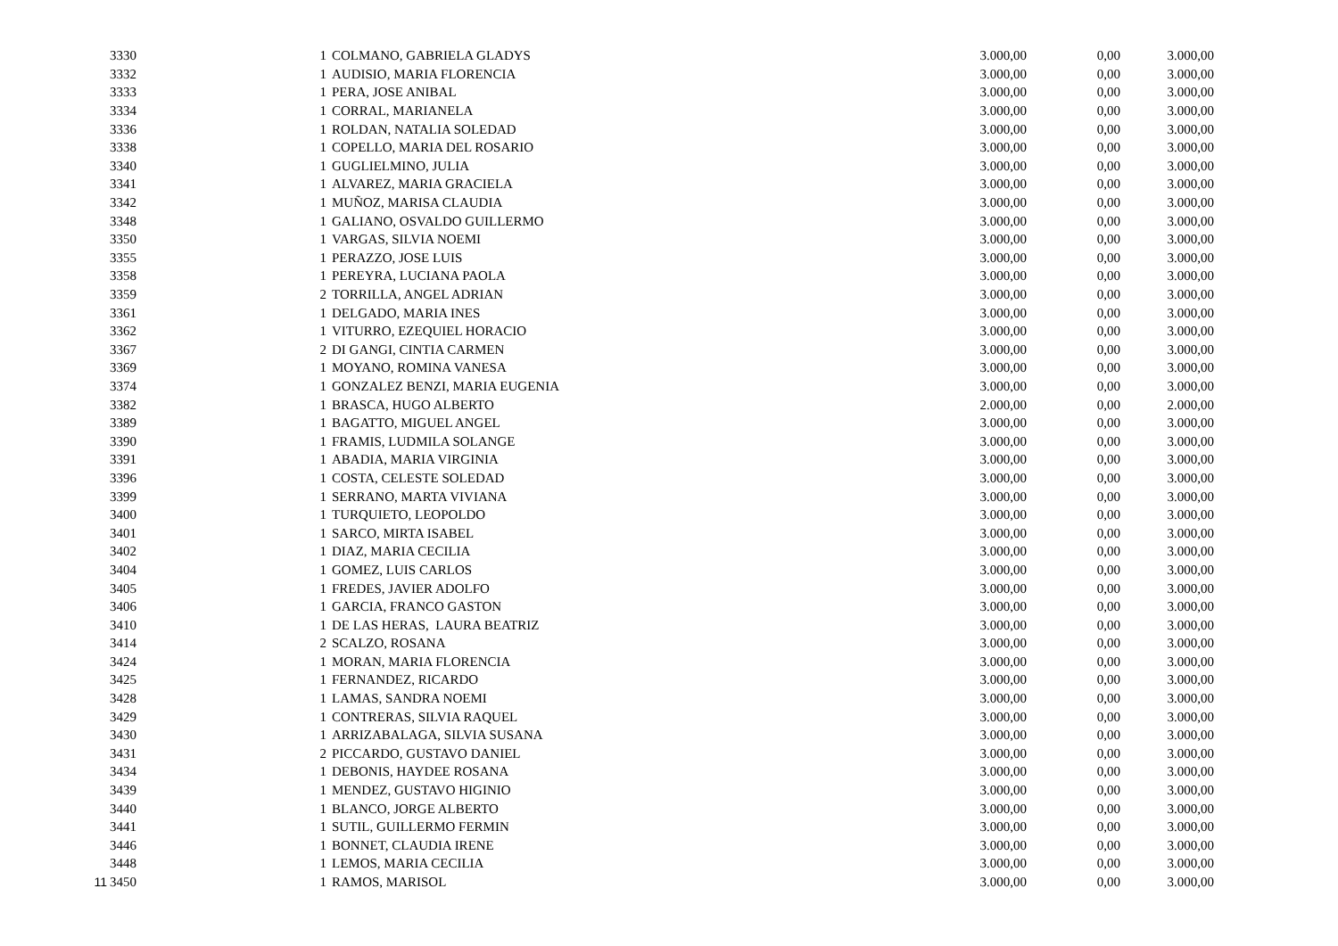| | 3330 | 1 | COLMANO, GABRIELA GLADYS | 3.000,00 | 0,00 | 3.000,00 |
| | 3332 | 1 | AUDISIO, MARIA FLORENCIA | 3.000,00 | 0,00 | 3.000,00 |
| | 3333 | 1 | PERA, JOSE ANIBAL | 3.000,00 | 0,00 | 3.000,00 |
| | 3334 | 1 | CORRAL, MARIANELA | 3.000,00 | 0,00 | 3.000,00 |
| | 3336 | 1 | ROLDAN, NATALIA SOLEDAD | 3.000,00 | 0,00 | 3.000,00 |
| | 3338 | 1 | COPELLO, MARIA DEL ROSARIO | 3.000,00 | 0,00 | 3.000,00 |
| | 3340 | 1 | GUGLIELMINO, JULIA | 3.000,00 | 0,00 | 3.000,00 |
| | 3341 | 1 | ALVAREZ, MARIA GRACIELA | 3.000,00 | 0,00 | 3.000,00 |
| | 3342 | 1 | MUÑOZ, MARISA CLAUDIA | 3.000,00 | 0,00 | 3.000,00 |
| | 3348 | 1 | GALIANO, OSVALDO GUILLERMO | 3.000,00 | 0,00 | 3.000,00 |
| | 3350 | 1 | VARGAS, SILVIA NOEMI | 3.000,00 | 0,00 | 3.000,00 |
| | 3355 | 1 | PERAZZO, JOSE LUIS | 3.000,00 | 0,00 | 3.000,00 |
| | 3358 | 1 | PEREYRA, LUCIANA PAOLA | 3.000,00 | 0,00 | 3.000,00 |
| | 3359 | 2 | TORRILLA, ANGEL ADRIAN | 3.000,00 | 0,00 | 3.000,00 |
| | 3361 | 1 | DELGADO, MARIA INES | 3.000,00 | 0,00 | 3.000,00 |
| | 3362 | 1 | VITURRO, EZEQUIEL HORACIO | 3.000,00 | 0,00 | 3.000,00 |
| | 3367 | 2 | DI GANGI, CINTIA CARMEN | 3.000,00 | 0,00 | 3.000,00 |
| | 3369 | 1 | MOYANO, ROMINA VANESA | 3.000,00 | 0,00 | 3.000,00 |
| | 3374 | 1 | GONZALEZ BENZI, MARIA EUGENIA | 3.000,00 | 0,00 | 3.000,00 |
| | 3382 | 1 | BRASCA, HUGO ALBERTO | 2.000,00 | 0,00 | 2.000,00 |
| | 3389 | 1 | BAGATTO, MIGUEL ANGEL | 3.000,00 | 0,00 | 3.000,00 |
| | 3390 | 1 | FRAMIS, LUDMILA SOLANGE | 3.000,00 | 0,00 | 3.000,00 |
| | 3391 | 1 | ABADIA, MARIA VIRGINIA | 3.000,00 | 0,00 | 3.000,00 |
| | 3396 | 1 | COSTA, CELESTE SOLEDAD | 3.000,00 | 0,00 | 3.000,00 |
| | 3399 | 1 | SERRANO, MARTA VIVIANA | 3.000,00 | 0,00 | 3.000,00 |
| | 3400 | 1 | TURQUIETO, LEOPOLDO | 3.000,00 | 0,00 | 3.000,00 |
| | 3401 | 1 | SARCO, MIRTA ISABEL | 3.000,00 | 0,00 | 3.000,00 |
| | 3402 | 1 | DIAZ, MARIA CECILIA | 3.000,00 | 0,00 | 3.000,00 |
| | 3404 | 1 | GOMEZ, LUIS CARLOS | 3.000,00 | 0,00 | 3.000,00 |
| | 3405 | 1 | FREDES, JAVIER ADOLFO | 3.000,00 | 0,00 | 3.000,00 |
| | 3406 | 1 | GARCIA, FRANCO GASTON | 3.000,00 | 0,00 | 3.000,00 |
| | 3410 | 1 | DE LAS HERAS, LAURA BEATRIZ | 3.000,00 | 0,00 | 3.000,00 |
| | 3414 | 2 | SCALZO, ROSANA | 3.000,00 | 0,00 | 3.000,00 |
| | 3424 | 1 | MORAN, MARIA FLORENCIA | 3.000,00 | 0,00 | 3.000,00 |
| | 3425 | 1 | FERNANDEZ, RICARDO | 3.000,00 | 0,00 | 3.000,00 |
| | 3428 | 1 | LAMAS, SANDRA NOEMI | 3.000,00 | 0,00 | 3.000,00 |
| | 3429 | 1 | CONTRERAS, SILVIA RAQUEL | 3.000,00 | 0,00 | 3.000,00 |
| | 3430 | 1 | ARRIZABALAGA, SILVIA SUSANA | 3.000,00 | 0,00 | 3.000,00 |
| | 3431 | 2 | PICCARDO, GUSTAVO DANIEL | 3.000,00 | 0,00 | 3.000,00 |
| | 3434 | 1 | DEBONIS, HAYDEE ROSANA | 3.000,00 | 0,00 | 3.000,00 |
| | 3439 | 1 | MENDEZ, GUSTAVO HIGINIO | 3.000,00 | 0,00 | 3.000,00 |
| | 3440 | 1 | BLANCO, JORGE ALBERTO | 3.000,00 | 0,00 | 3.000,00 |
| | 3441 | 1 | SUTIL, GUILLERMO FERMIN | 3.000,00 | 0,00 | 3.000,00 |
| | 3446 | 1 | BONNET, CLAUDIA IRENE | 3.000,00 | 0,00 | 3.000,00 |
| | 3448 | 1 | LEMOS, MARIA CECILIA | 3.000,00 | 0,00 | 3.000,00 |
| 11 | 3450 | 1 | RAMOS, MARISOL | 3.000,00 | 0,00 | 3.000,00 |